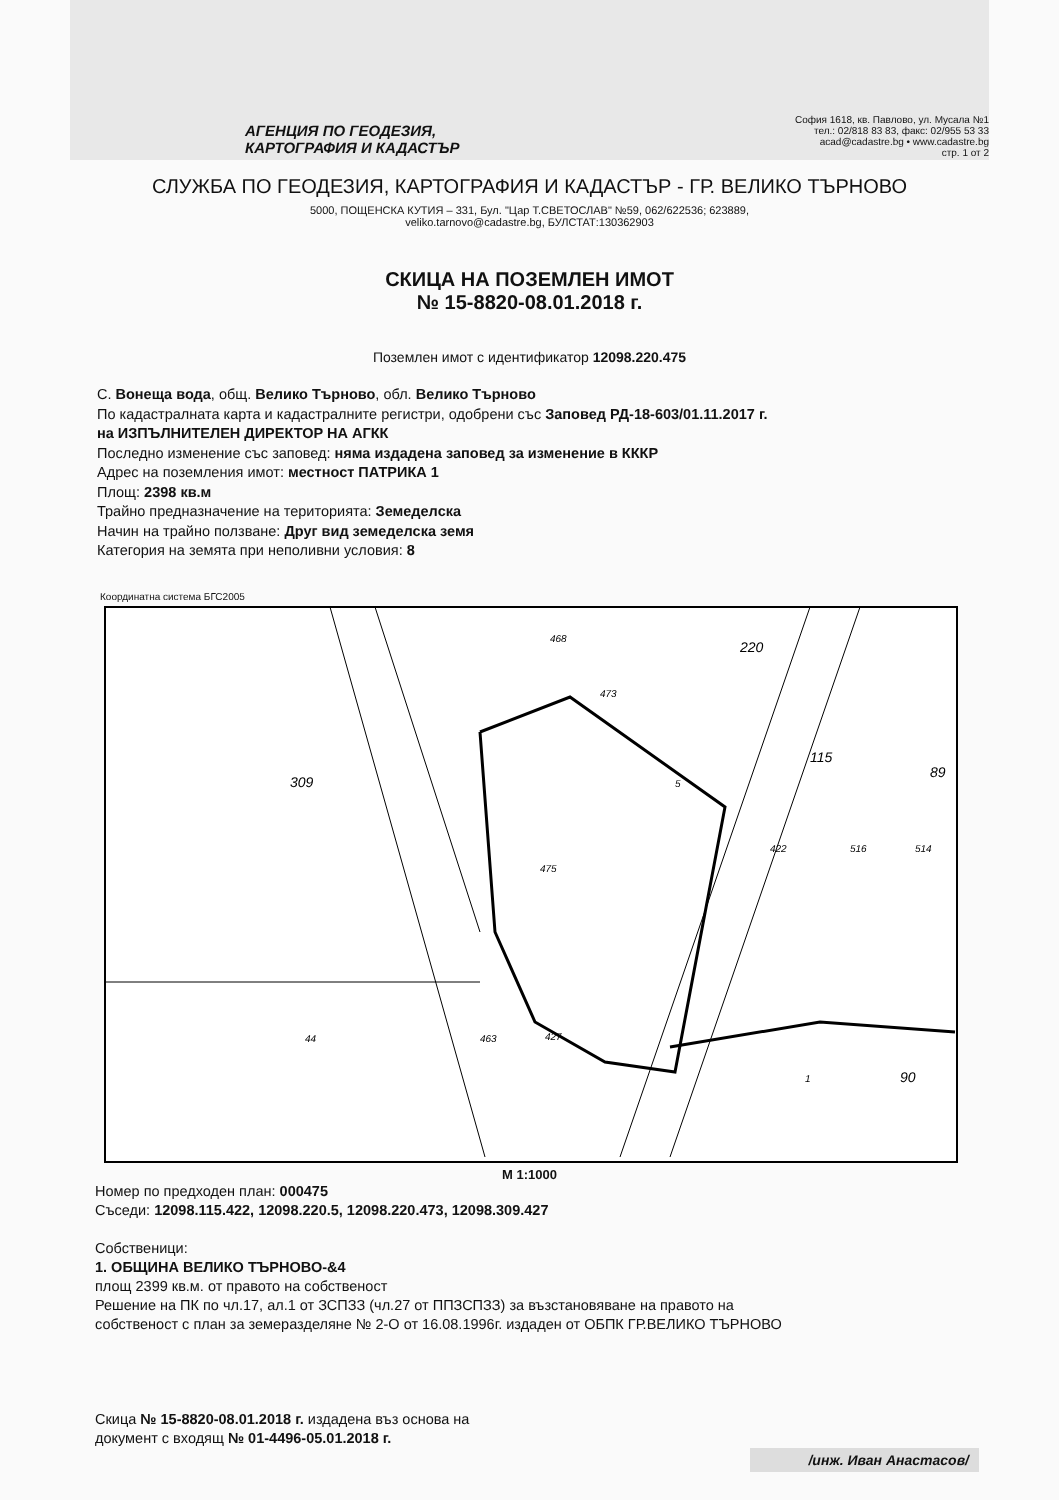АГЕНЦИЯ ПО ГЕОДЕЗИЯ,
КАРТОГРАФИЯ И КАДАСТЪР
София 1618, кв. Павлово, ул. Мусала №1
тел.: 02/818 83 83, факс: 02/955 53 33
acad@cadastre.bg • www.cadastre.bg
стр. 1 от 2
СЛУЖБА ПО ГЕОДЕЗИЯ, КАРТОГРАФИЯ И КАДАСТЪР - ГР. ВЕЛИКО ТЪРНОВО
5000, ПОЩЕНСКА КУТИЯ – 331, Бул. "Цар Т.СВЕТОСЛАВ" №59, 062/622536; 623889,
veliko.tarnovo@cadastre.bg, БУЛСТАТ:130362903
СКИЦА НА ПОЗЕМЛЕН ИМОТ
№ 15-8820-08.01.2018 г.
Поземлен имот с идентификатор 12098.220.475
С. Вонеща вода, общ. Велико Търново, обл. Велико Търново
По кадастралната карта и кадастралните регистри, одобрени със Заповед РД-18-603/01.11.2017 г.
на ИЗПЪЛНИТЕЛЕН ДИРЕКТОР НА АГКК
Последно изменение със заповед: няма издадена заповед за изменение в КККР
Адрес на поземления имот: местност ПАТРИКА 1
Площ: 2398 кв.м
Трайно предназначение на територията: Земеделска
Начин на трайно ползване: Друг вид земеделска земя
Категория на земята при неполивни условия: 8
Координатна система БГС2005
468
473
5
475
44
463
427
422
516
514
309
220
115
89
90
1
М 1:1000
Номер по предходен план: 000475
Съседи: 12098.115.422, 12098.220.5, 12098.220.473, 12098.309.427
Собственици:
1. ОБЩИНА ВЕЛИКО ТЪРНОВО-&4
площ 2399 кв.м. от правото на собственост
Решение на ПК по чл.17, ал.1 от ЗСПЗЗ (чл.27 от ППЗСПЗЗ) за възстановяване на правото на
собственост с план за земеразделяне № 2-О от 16.08.1996г. издаден от ОБПК ГР.ВЕЛИКО ТЪРНОВО
Скица № 15-8820-08.01.2018 г. издадена въз основа на
документ с входящ № 01-4496-05.01.2018 г.
/инж. Иван Анастасов/